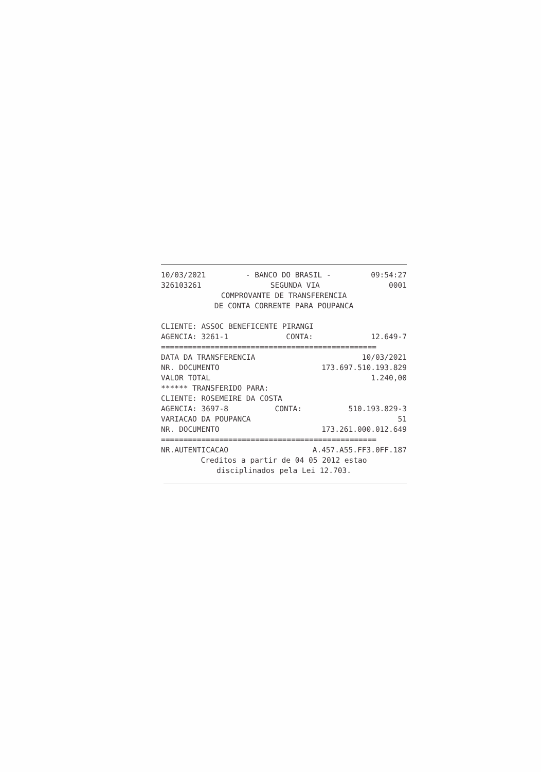10/03/2021 - BANCO DO BRASIL - 09:54:27
326103261 SEGUNDA VIA 0001
COMPROVANTE DE TRANSFERENCIA
DE CONTA CORRENTE PARA POUPANCA
CLIENTE: ASSOC BENEFICENTE PIRANGI
AGENCIA: 3261-1 CONTA: 12.649-7
================================================
DATA DA TRANSFERENCIA 10/03/2021
NR. DOCUMENTO 173.697.510.193.829
VALOR TOTAL 1.240,00
****** TRANSFERIDO PARA:
CLIENTE: ROSEMEIRE DA COSTA
AGENCIA: 3697-8 CONTA: 510.193.829-3
VARIACAO DA POUPANCA 51
NR. DOCUMENTO 173.261.000.012.649
================================================
NR.AUTENTICACAO A.457.A55.FF3.0FF.187
Creditos a partir de 04 05 2012 estao
disciplinados pela Lei 12.703.